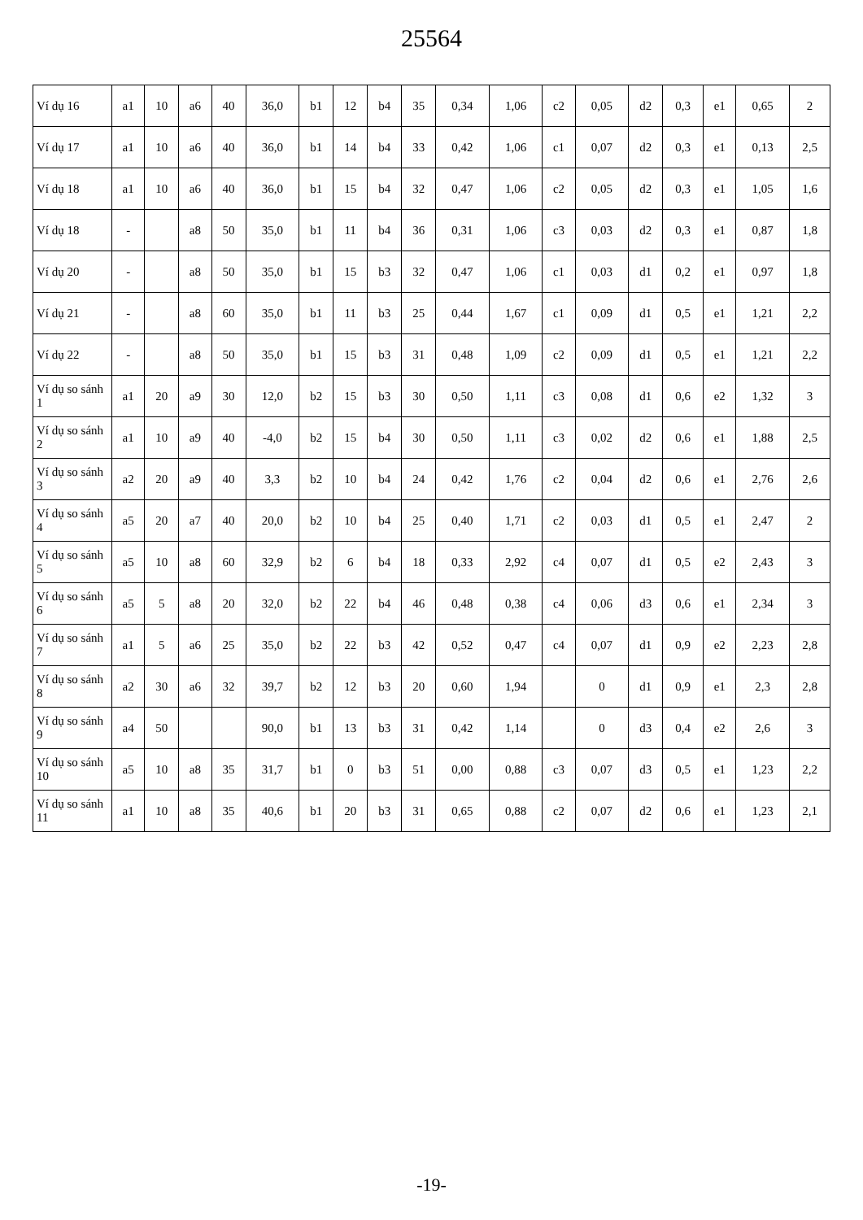25564
| Ví dụ 16 | a1 | 10 | a6 | 40 | 36,0 | b1 | 12 | b4 | 35 | 0,34 | 1,06 | c2 | 0,05 | d2 | 0,3 | e1 | 0,65 | 2 |
| Ví dụ 17 | a1 | 10 | a6 | 40 | 36,0 | b1 | 14 | b4 | 33 | 0,42 | 1,06 | c1 | 0,07 | d2 | 0,3 | e1 | 0,13 | 2,5 |
| Ví dụ 18 | a1 | 10 | a6 | 40 | 36,0 | b1 | 15 | b4 | 32 | 0,47 | 1,06 | c2 | 0,05 | d2 | 0,3 | e1 | 1,05 | 1,6 |
| Ví dụ 18 | - | | a8 | 50 | 35,0 | b1 | 11 | b4 | 36 | 0,31 | 1,06 | c3 | 0,03 | d2 | 0,3 | e1 | 0,87 | 1,8 |
| Ví dụ 20 | - | | a8 | 50 | 35,0 | b1 | 15 | b3 | 32 | 0,47 | 1,06 | c1 | 0,03 | d1 | 0,2 | e1 | 0,97 | 1,8 |
| Ví dụ 21 | - | | a8 | 60 | 35,0 | b1 | 11 | b3 | 25 | 0,44 | 1,67 | c1 | 0,09 | d1 | 0,5 | e1 | 1,21 | 2,2 |
| Ví dụ 22 | - | | a8 | 50 | 35,0 | b1 | 15 | b3 | 31 | 0,48 | 1,09 | c2 | 0,09 | d1 | 0,5 | e1 | 1,21 | 2,2 |
| Ví dụ so sánh 1 | a1 | 20 | a9 | 30 | 12,0 | b2 | 15 | b3 | 30 | 0,50 | 1,11 | c3 | 0,08 | d1 | 0,6 | e2 | 1,32 | 3 |
| Ví dụ so sánh 2 | a1 | 10 | a9 | 40 | -4,0 | b2 | 15 | b4 | 30 | 0,50 | 1,11 | c3 | 0,02 | d2 | 0,6 | e1 | 1,88 | 2,5 |
| Ví dụ so sánh 3 | a2 | 20 | a9 | 40 | 3,3 | b2 | 10 | b4 | 24 | 0,42 | 1,76 | c2 | 0,04 | d2 | 0,6 | e1 | 2,76 | 2,6 |
| Ví dụ so sánh 4 | a5 | 20 | a7 | 40 | 20,0 | b2 | 10 | b4 | 25 | 0,40 | 1,71 | c2 | 0,03 | d1 | 0,5 | e1 | 2,47 | 2 |
| Ví dụ so sánh 5 | a5 | 10 | a8 | 60 | 32,9 | b2 | 6 | b4 | 18 | 0,33 | 2,92 | c4 | 0,07 | d1 | 0,5 | e2 | 2,43 | 3 |
| Ví dụ so sánh 6 | a5 | 5 | a8 | 20 | 32,0 | b2 | 22 | b4 | 46 | 0,48 | 0,38 | c4 | 0,06 | d3 | 0,6 | e1 | 2,34 | 3 |
| Ví dụ so sánh 7 | a1 | 5 | a6 | 25 | 35,0 | b2 | 22 | b3 | 42 | 0,52 | 0,47 | c4 | 0,07 | d1 | 0,9 | e2 | 2,23 | 2,8 |
| Ví dụ so sánh 8 | a2 | 30 | a6 | 32 | 39,7 | b2 | 12 | b3 | 20 | 0,60 | 1,94 | | 0 | d1 | 0,9 | e1 | 2,3 | 2,8 |
| Ví dụ so sánh 9 | a4 | 50 | | | 90,0 | b1 | 13 | b3 | 31 | 0,42 | 1,14 | | 0 | d3 | 0,4 | e2 | 2,6 | 3 |
| Ví dụ so sánh 10 | a5 | 10 | a8 | 35 | 31,7 | b1 | 0 | b3 | 51 | 0,00 | 0,88 | c3 | 0,07 | d3 | 0,5 | e1 | 1,23 | 2,2 |
| Ví dụ so sánh 11 | a1 | 10 | a8 | 35 | 40,6 | b1 | 20 | b3 | 31 | 0,65 | 0,88 | c2 | 0,07 | d2 | 0,6 | e1 | 1,23 | 2,1 |
-19-